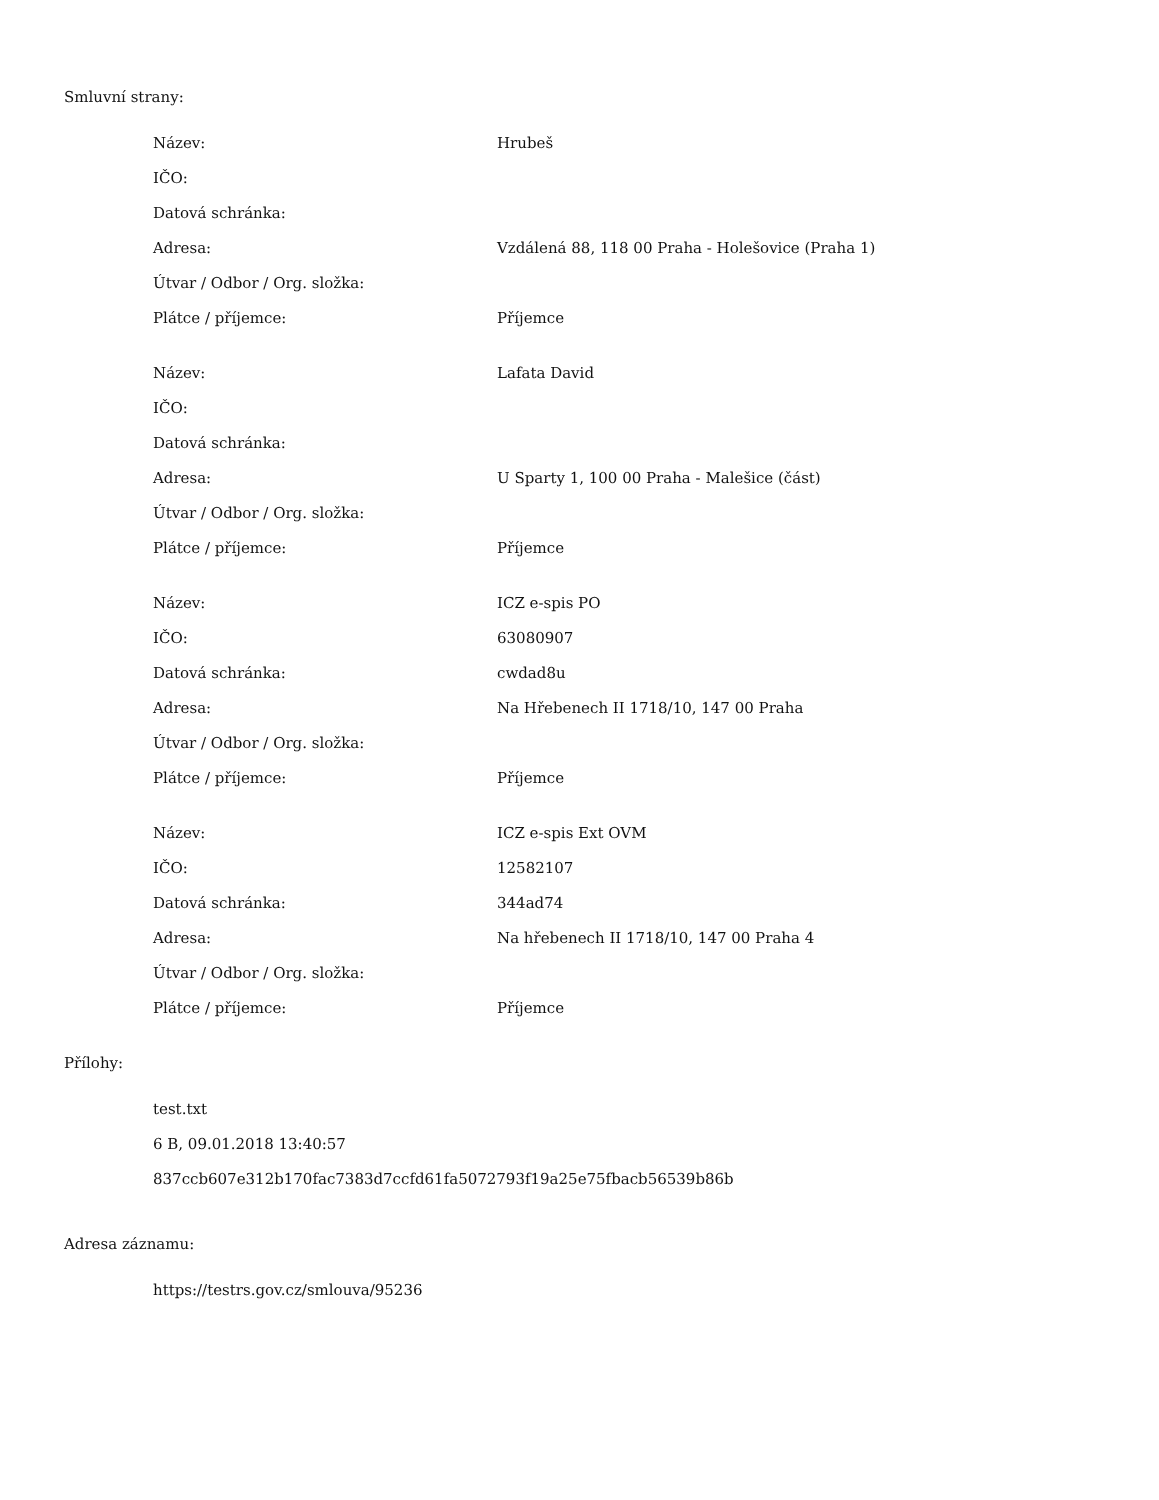Smluvní strany:
| Název: | Hrubeš |
| IČO: | |
| Datová schránka: | |
| Adresa: | Vzdálená 88, 118 00 Praha - Holešovice (Praha 1) |
| Útvar / Odbor / Org. složka: | |
| Plátce / příjemce: | Příjemce |
| Název: | Lafata David |
| IČO: | |
| Datová schránka: | |
| Adresa: | U Sparty 1, 100 00 Praha - Malešice (část) |
| Útvar / Odbor / Org. složka: | |
| Plátce / příjemce: | Příjemce |
| Název: | ICZ e-spis PO |
| IČO: | 63080907 |
| Datová schránka: | cwdad8u |
| Adresa: | Na Hřebenech II 1718/10, 147 00 Praha |
| Útvar / Odbor / Org. složka: | |
| Plátce / příjemce: | Příjemce |
| Název: | ICZ e-spis Ext OVM |
| IČO: | 12582107 |
| Datová schránka: | 344ad74 |
| Adresa: | Na hřebenech II 1718/10, 147 00 Praha 4 |
| Útvar / Odbor / Org. složka: | |
| Plátce / příjemce: | Příjemce |
Přílohy:
test.txt
6 B, 09.01.2018 13:40:57
837ccb607e312b170fac7383d7ccfd61fa5072793f19a25e75fbacb56539b86b
Adresa záznamu:
https://testrs.gov.cz/smlouva/95236